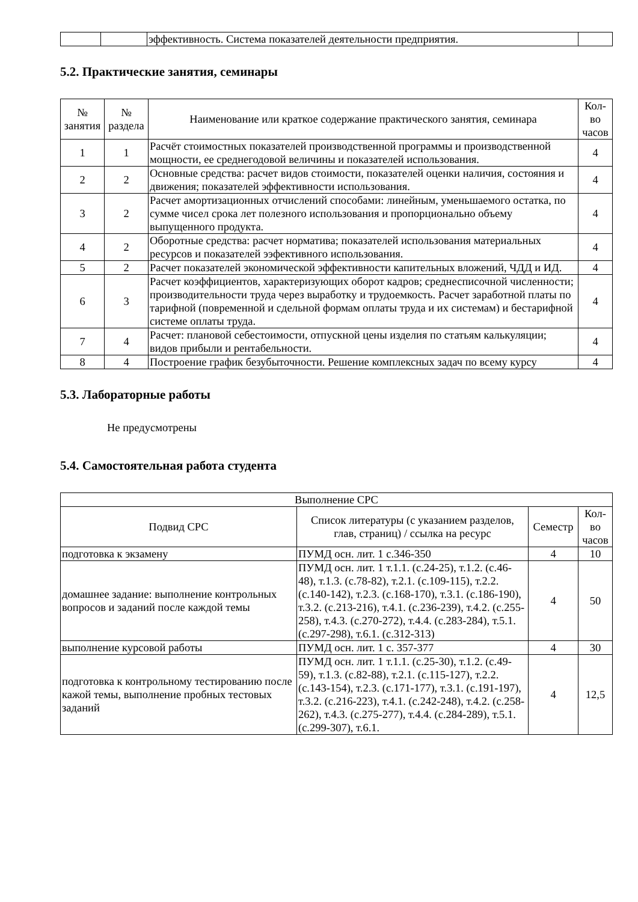| | | эффективность. Система показателей деятельности предприятия. | |
5.2. Практические занятия, семинары
| № занятия | № раздела | Наименование или краткое содержание практического занятия, семинара | Кол- во часов |
| --- | --- | --- | --- |
| 1 | 1 | Расчёт стоимостных показателей производственной программы и производственной мощности, ее среднегодовой величины и показателей использования. | 4 |
| 2 | 2 | Основные средства: расчет видов стоимости, показателей оценки наличия, состояния и движения; показателей эффективности использования. | 4 |
| 3 | 2 | Расчет амортизационных отчислений способами: линейным, уменьшаемого остатка, по сумме чисел срока лет полезного использования и пропорционально объему выпущенного продукта. | 4 |
| 4 | 2 | Оборотные средства: расчет норматива; показателей использования материальных ресурсов и показателей ээфективного использования. | 4 |
| 5 | 2 | Расчет показателей экономической эффективности капительных вложений, ЧДД и ИД. | 4 |
| 6 | 3 | Расчет коэффициентов, характеризующих оборот кадров; среднесписочной численности; производительности труда через выработку и трудоемкость. Расчет заработной платы по тарифной (повременной и сдельной формам оплаты труда и их системам) и бестарифной системе оплаты труда. | 4 |
| 7 | 4 | Расчет: плановой себестоимости, отпускной цены изделия по статьям калькуляции; видов прибыли и рентабельности. | 4 |
| 8 | 4 | Построение график безубыточности. Решение комплексных задач по всему курсу | 4 |
5.3. Лабораторные работы
Не предусмотрены
5.4. Самостоятельная работа студента
| Выполнение СРС | | | |
| --- | --- | --- | --- |
| Подвид СРС | Список литературы (с указанием разделов, глав, страниц) / ссылка на ресурс | Семестр | Кол- во часов |
| подготовка к экзамену | ПУМД осн. лит. 1 с.346-350 | 4 | 10 |
| домашнее задание: выполнение контрольных вопросов и заданий после каждой темы | ПУМД осн. лит. 1 т.1.1. (с.24-25), т.1.2. (с.46-48), т.1.3. (с.78-82), т.2.1. (с.109-115), т.2.2. (с.140-142), т.2.3. (с.168-170), т.3.1. (с.186-190), т.3.2. (с.213-216), т.4.1. (с.236-239), т.4.2. (с.255-258), т.4.3. (с.270-272), т.4.4. (с.283-284), т.5.1. (с.297-298), т.6.1. (с.312-313) | 4 | 50 |
| выполнение курсовой работы | ПУМД осн. лит. 1 с. 357-377 | 4 | 30 |
| подготовка к контрольному тестированию после кажой темы, выполнение пробных тестовых заданий | ПУМД осн. лит. 1 т.1.1. (с.25-30), т.1.2. (с.49-59), т.1.3. (с.82-88), т.2.1. (с.115-127), т.2.2. (с.143-154), т.2.3. (с.171-177), т.3.1. (с.191-197), т.3.2. (с.216-223), т.4.1. (с.242-248), т.4.2. (с.258-262), т.4.3. (с.275-277), т.4.4. (с.284-289), т.5.1. (с.299-307), т.6.1. | 4 | 12,5 |